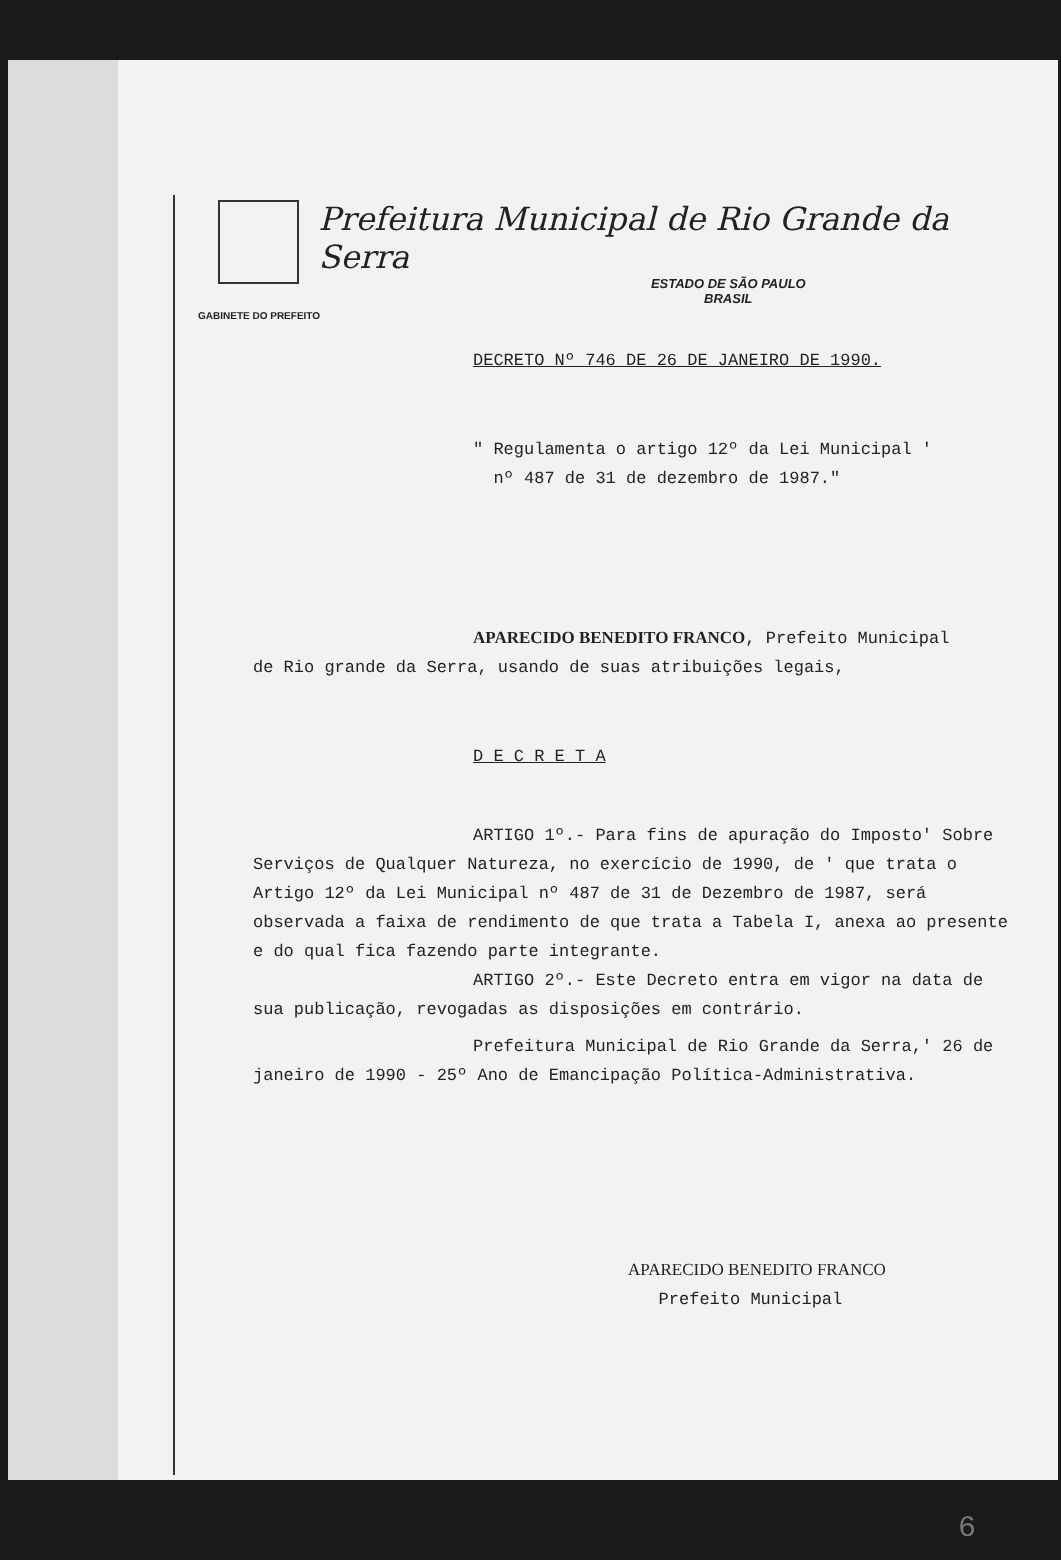Prefeitura Municipal de Rio Grande da Serra
ESTADO DE SÃO PAULO
BRASIL
GABINETE DO PREFEITO
DECRETO Nº 746 DE 26 DE JANEIRO DE 1990.
" Regulamenta o artigo 12º da Lei Municipal '
nº 487 de 31 de dezembro de 1987."
APARECIDO BENEDITO FRANCO, Prefeito Municipal
de Rio grande da Serra, usando de suas atribuições legais,
D E C R E T A
ARTIGO 1º.- Para fins de apuração do Imposto' Sobre Serviços de Qualquer Natureza, no exercício de 1990, de ' que trata o Artigo 12º da Lei Municipal nº 487 de 31 de Dezembro de 1987, será observada a faixa de rendimento de que trata a Tabela I, anexa ao presente e do qual fica fazendo parte integrante.
ARTIGO 2º.- Este Decreto entra em vigor na data de sua publicação, revogadas as disposições em contrário.
Prefeitura Municipal de Rio Grande da Serra,' 26 de janeiro de 1990 - 25º Ano de Emancipação Política-Administrativa.
APARECIDO BENEDITO FRANCO
Prefeito Municipal
6